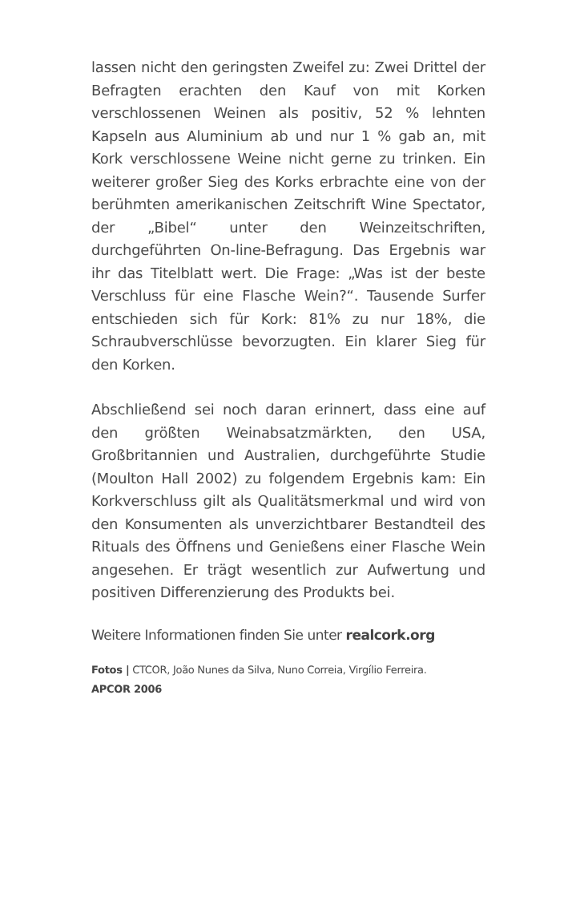lassen nicht den geringsten Zweifel zu: Zwei Drittel der Befragten erachten den Kauf von mit Korken verschlossenen Weinen als positiv, 52 % lehnten Kapseln aus Aluminium ab und nur 1 % gab an, mit Kork verschlossene Weine nicht gerne zu trinken. Ein weiterer großer Sieg des Korks erbrachte eine von der berühmten amerikanischen Zeitschrift Wine Spectator, der „Bibel“ unter den Weinzeitschriften, durchgeführten On-line-Befragung. Das Ergebnis war ihr das Titelblatt wert. Die Frage: „Was ist der beste Verschluss für eine Flasche Wein?“. Tausende Surfer entschieden sich für Kork: 81% zu nur 18%, die Schraubverschlüsse bevorzugten. Ein klarer Sieg für den Korken.
Abschließend sei noch daran erinnert, dass eine auf den größten Weinabsatzmärkten, den USA, Großbritannien und Australien, durchgeführte Studie (Moulton Hall 2002) zu folgendem Ergebnis kam: Ein Korkverschluss gilt als Qualitätsmerkmal und wird von den Konsumenten als unverzichtbarer Bestandteil des Rituals des Öffnens und Genießens einer Flasche Wein angesehen. Er trägt wesentlich zur Aufwertung und positiven Differenzierung des Produkts bei.
Weitere Informationen finden Sie unter realcork.org
Fotos | CTCOR, João Nunes da Silva, Nuno Correia, Virgílio Ferreira.
APCOR 2006